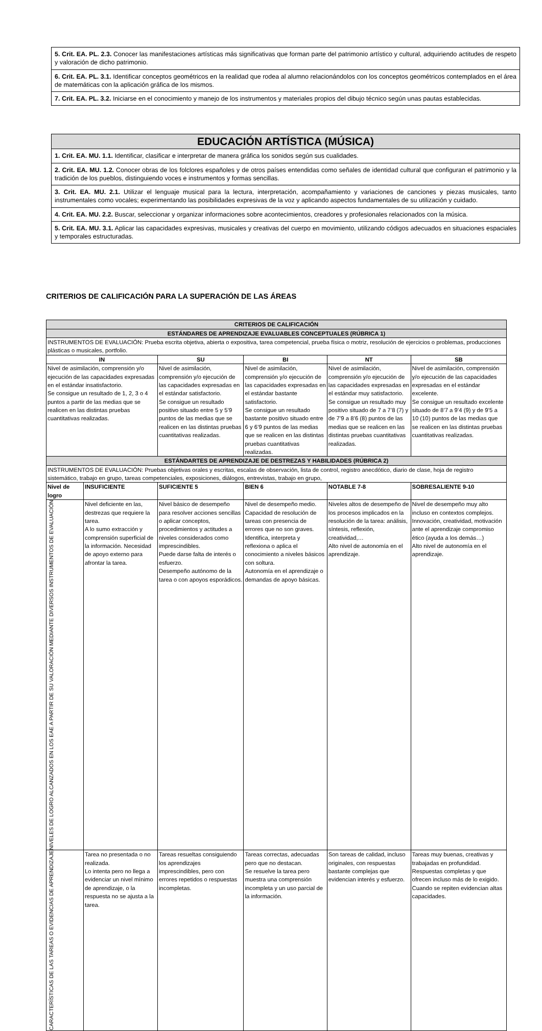| 5. Crit. EA. PL. 2.3. Conocer las manifestaciones artísticas más significativas que forman parte del patrimonio artístico y cultural, adquiriendo actitudes de respeto y valoración de dicho patrimonio. |
| 6. Crit. EA. PL. 3.1. Identificar conceptos geométricos en la realidad que rodea al alumno relacionándolos con los conceptos geométricos contemplados en el área de matemáticas con la aplicación gráfica de los mismos. |
| 7. Crit. EA. PL. 3.2. Iniciarse en el conocimiento y manejo de los instrumentos y materiales propios del dibujo técnico según unas pautas establecidas. |
| EDUCACIÓN ARTÍSTICA (MÚSICA) |
| --- |
| 1. Crit. EA. MU. 1.1. Identificar, clasificar e interpretar de manera gráfica los sonidos según sus cualidades. |
| 2. Crit. EA. MU. 1.2. Conocer obras de los folclores españoles y de otros países entendidas como señales de identidad cultural que configuran el patrimonio y la tradición de los pueblos, distinguiendo voces e instrumentos y formas sencillas. |
| 3. Crit. EA. MU. 2.1. Utilizar el lenguaje musical para la lectura, interpretación, acompañamiento y variaciones de canciones y piezas musicales, tanto instrumentales como vocales; experimentando las posibilidades expresivas de la voz y aplicando aspectos fundamentales de su utilización y cuidado. |
| 4. Crit. EA. MU. 2.2. Buscar, seleccionar y organizar informaciones sobre acontecimientos, creadores y profesionales relacionados con la música. |
| 5. Crit. EA. MU. 3.1. Aplicar las capacidades expresivas, musicales y creativas del cuerpo en movimiento, utilizando códigos adecuados en situaciones espaciales y temporales estructuradas. |
CRITERIOS DE CALIFICACIÓN PARA LA SUPERACIÓN DE LAS ÁREAS
| CRITERIOS DE CALIFICACIÓN | | | | | | | |
| ESTÁNDARES DE APRENDIZAJE EVALUABLES CONCEPTUALES (RÚBRICA 1) | | | | | | | |
| INSTRUMENTOS DE EVALUACIÓN: Prueba escrita objetiva, abierta o expositiva, tarea competencial, prueba física o motriz, resolución de ejercicios o problemas, producciones plásticas o musicales, portfolio. | | | | | | | |
| IN | | SU | | BI | NT | | SB |
| Nivel de asimilación, comprensión y/o ejecución de las capacidades expresadas en el estándar insatisfactorio. Se consigue un resultado de 1, 2, 3 o 4 puntos a partir de las medias que se realicen en las distintas pruebas cuantitativas realizadas. | | Nivel de asimilación, comprensión y/o ejecución de las capacidades expresadas en el estándar satisfactorio. Se consigue un resultado positivo situado entre 5 y 5’9 puntos de las medias que se realicen en las distintas pruebas cuantitativas realizadas. | | Nivel de asimilación, comprensión y/o ejecución de las capacidades expresadas en el estándar bastante satisfactorio. Se consigue un resultado bastante positivo situado entre 6 y 6’9 puntos de las medias que se realicen en las distintas pruebas cuantitativas realizadas. | Nivel de asimilación, comprensión y/o ejecución de las capacidades expresadas en el estándar muy satisfactorio. Se consigue un resultado muy positivo situado de 7 a 7’8 (7) y de 7’9 a 8’6 (8) puntos de las medias que se realicen en las distintas pruebas cuantitativas realizadas. | | Nivel de asimilación, comprensión y/o ejecución de las capacidades expresadas en el estándar excelente. Se consigue un resultado excelente situado de 8’7 a 9’4 (9) y de 9’5 a 10 (10) puntos de las medias que se realicen en las distintas pruebas cuantitativas realizadas. |
| ESTÁNDARTES DE APRENDIZAJE DE DESTREZAS Y HABILIDADES (RÚBRICA 2) | | | | | | | |
| INSTRUMENTOS DE EVALUACIÓN: Pruebas objetivas orales y escritas, escalas de observación, lista de control, registro anecdótico, diario de clase, hoja de registro sistemático, trabajo en grupo, tareas competenciales, exposiciones, diálogos, entrevistas, trabajo en grupo, | | | | | | | |
| Nivel de logro | INSUFICIENTE | | SUFICIENTE 5 | BIEN 6 | | NOTABLE 7-8 | SOBRESALIENTE 9-10 |
| NIVELES DE LOGRO ALCANZADOS EN LOS EAE A PARTIR DE SU VALORACIÓN MEDIANTE DIVERSOS INSTRUMENTOS DE EVALUACIÓN | Nivel deficiente en las, destrezas que requiere la tarea. A lo sumo extracción y comprensión superficial de la información. Necesidad de apoyo externo para afrontar la tarea. | | Nivel básico de desempeño para resolver acciones sencillas o aplicar conceptos, procedimientos y actitudes a niveles considerados como imprescindibles. Puede darse falta de interés o esfuerzo. Desempeño autónomo de la tarea o con apoyos esporádicos. | Nivel de desempeño medio. Capacidad de resolución de tareas con presencia de errores que no son graves. Identifica, interpreta y reflexiona o aplica el conocimiento a niveles básicos con soltura. Autonomía en el aprendizaje o demandas de apoyo básicas. | | Niveles altos de desempeño de los procesos implicados en la resolución de la tarea: análisis, síntesis, reflexión, creatividad,… Alto nivel de autonomía en el aprendizaje. | Nivel de desempeño muy alto incluso en contextos complejos. Innovación, creatividad, motivación ante el aprendizaje compromiso ético (ayuda a los demás…) Alto nivel de autonomía en el aprendizaje. |
| CARACTERÍSTICAS DE LAS TAREAS O EVIDENCIAS DE APRENDIZAJE | Tarea no presentada o no realizada. Lo intenta pero no llega a evidenciar un nivel mínimo de aprendizaje, o la respuesta no se ajusta a la tarea. | | Tareas resueltas consiguiendo los aprendizajes imprescindibles, pero con errores repetidos o respuestas incompletas. | Tareas correctas, adecuadas pero que no destacan. Se resuelve la tarea pero muestra una comprensión incompleta y un uso parcial de la información. | | Son tareas de calidad, incluso originales, con respuestas bastante complejas que evidencian interés y esfuerzo. | Tareas muy buenas, creativas y trabajadas en profundidad. Respuestas completas y que ofrecen incluso más de lo exigido. Cuando se repiten evidencian altas capacidades. |